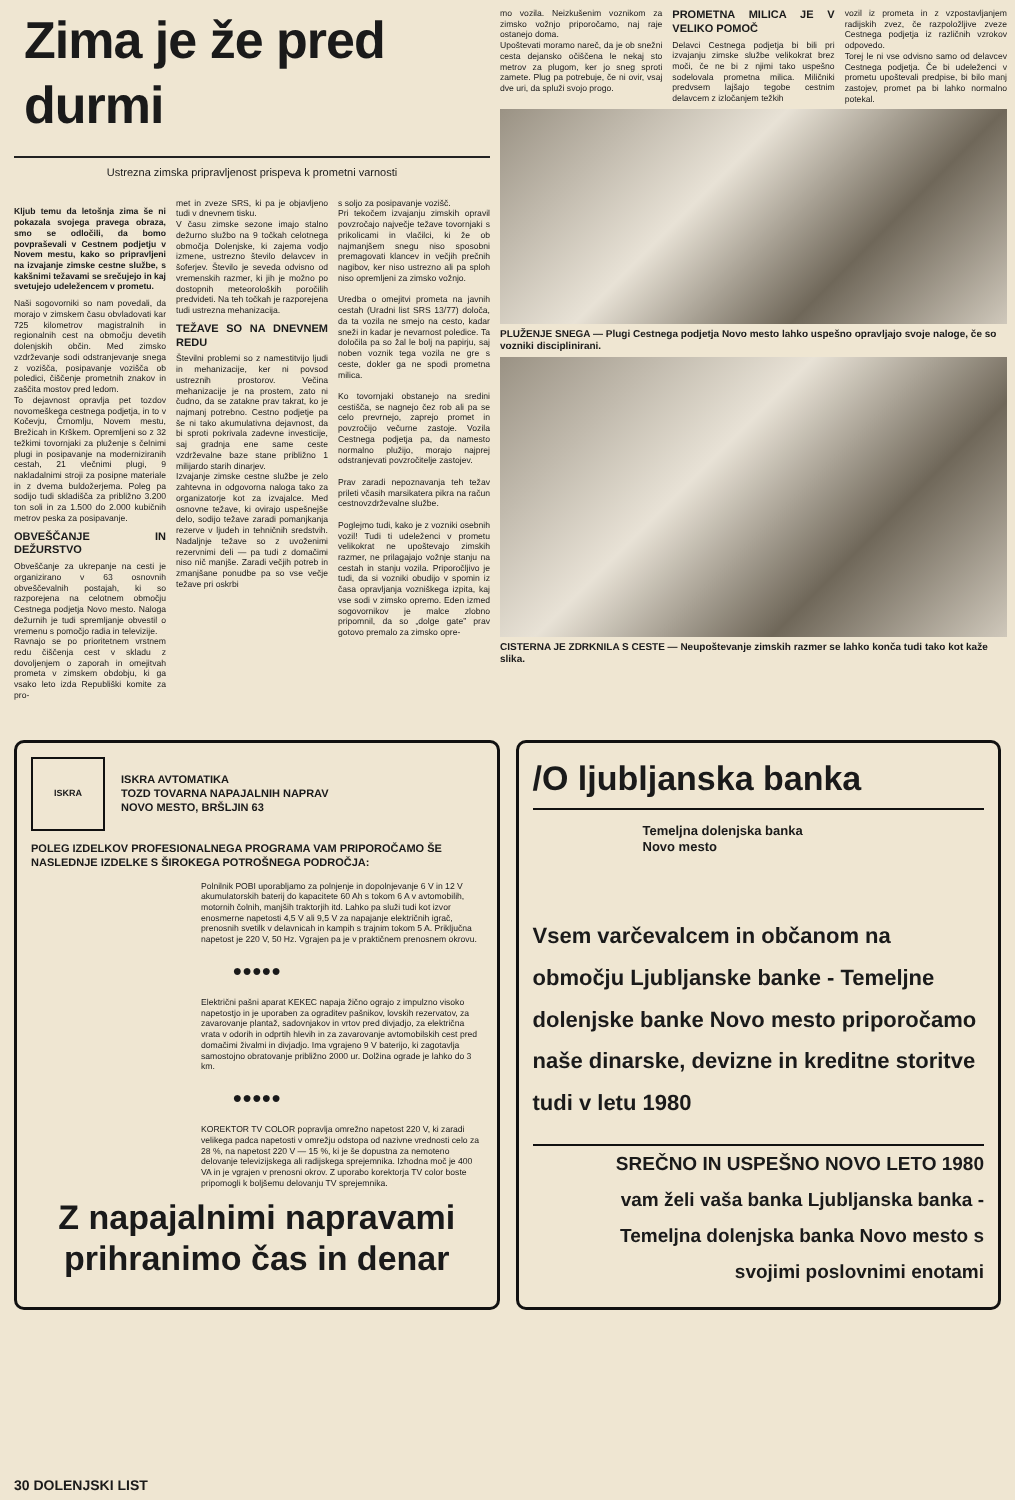Zima je že pred durmi
Ustrezna zimska pripravljenost prispeva k prometni varnosti
Kljub temu da letošnja zima še ni pokazala svojega pravega obraza, smo se odločili, da bomo povpraševali v Cestnem podjetju v Novem mestu, kako so pripravljeni na izvajanje zimske cestne službe, s kakšnimi težavami se srečujejo in kaj svetujejo udeležencem v prometu.
Naši sogovorniki so nam povedali, da morajo v zimskem času obvladovati kar 725 kilometrov magistralnih in regionalnih cest na območju devetih dolenjskih občin. Med zimsko vzdrževanje sodi odstranjevanje snega z vozišča, posipavanje vozišča ob poledici, čiščenje prometnih znakov in zaščita mostov pred ledom.
To dejavnost opravlja pet tozdov novomeškega cestnega podjetja, in to v Kočevju, Črnomlju, Novem mestu, Brežicah in Krškem. Opremljeni so z 32 težkimi tovornjaki za pluženje s čelnimi plugi in posipavanje na moderniziranih cestah, 21 vlečnimi plugi, 9 nakladalnimi stroji za posipne materiale in z dvema buldožerjema. Poleg pa sodijo tudi skladišča za približno 3.200 ton soli in za 1.500 do 2.000 kubičnih metrov peska za posipavanje.
OBVEŠČANJE IN DEŽURSTVO
Obveščanje za ukrepanje na cesti je organizirano v 63 osnovnih obveščevalnih postajah, ki so razporejena na celotnem območju Cestnega podjetja Novo mesto. Naloga dežurnih je tudi spremljanje obvestil o vremenu s pomočjo radia in televizije.
Ravnajo se po prioritetnem vrstnem redu čiščenja cest v skladu z dovoljenjem o zaporah in omejitvah prometa v zimskem obdobju, ki ga vsako leto izda Republiški komite za pro-
met in zveze SRS, ki pa je objavljeno tudi v dnevnem tisku.
V času zimske sezone imajo stalno dežurno službo na 9 točkah celotnega območja Dolenjske, ki zajema vodjo izmene, ustrezno število delavcev in šoferjev. Število je seveda odvisno od vremenskih razmer, ki jih je možno po dostopnih meteoroloških poročilih predvideti. Na teh točkah je razporejena tudi ustrezna mehanizacija.
TEŽAVE SO NA DNEVNEM REDU
Številni problemi so z namestitvijo ljudi in mehanizacije, ker ni povsod ustreznih prostorov. Večina mehanizacije je na prostem, zato ni čudno, da se zatakne prav takrat, ko je najmanj potrebno. Cestno podjetje pa še ni tako akumulativna dejavnost, da bi sproti pokrivala zadevne investicije, saj gradnja ene same ceste vzdrževalne baze stane približno 1 milijardo starih dinarjev.
Izvajanje zimske cestne službe je zelo zahtevna in odgovorna naloga tako za organizatorje kot za izvajalce. Med osnovne težave, ki ovirajo uspešnejše delo, sodijo težave zaradi pomanjkanja rezerve v ljudeh in tehničnih sredstvih. Nadaljnje težave so z uvoženimi rezervnimi deli — pa tudi z domačimi niso nič manjše. Zaradi večjih potreb in zmanjšane ponudbe pa so vse večje težave pri oskrbi
s soljo za posipavanje vozišč.
Pri tekočem izvajanju zimskih opravil povzročajo največje težave tovornjaki s prikolicami in vlačilci, ki že ob najmanjšem snegu niso sposobni premagovati klancev in večjih prečnih nagibov, ker niso ustrezno ali pa sploh niso opremljeni za zimsko vožnjo.
Uredba o omejitvi prometa na javnih cestah (Uradni list SRS 13/77) določa, da ta vozila ne smejo na cesto, kadar sneži in kadar je nevarnost poledice. Ta določila pa so žal le bolj na papirju, saj noben voznik tega vozila ne gre s ceste, dokler ga ne spodi prometna milica.
Ko tovornjaki obstanejo na sredini cestišča, se nagnejo čez rob ali pa se celo prevrnejo, zaprejo promet in povzročijo večurne zastoje. Vozila Cestnega podjetja pa, da namesto normalno plužijo, morajo najprej odstranjevati povzročitelje zastojev.
Prav zaradi nepoznavanja teh težav prileti včasih marsikatera pikra na račun cestnovzdrževalne službe.
Poglejmo tudi, kako je z vozniki osebnih vozil! Tudi ti udeleženci v prometu velikokrat ne upoštevajo zimskih razmer, ne prilagajajo vožnje stanju na cestah in stanju vozila. Priporočljivo je tudi, da si vozniki obudijo v spomin iz časa opravljanja vozniškega izpita, kaj vse sodi v zimsko opremo. Eden izmed sogovornikov je malce zlobno pripomnil, da so „dolge gate” prav gotovo premalo za zimsko opre-
mo vozila. Neizkušenim voznikom za zimsko vožnjo priporočamo, naj raje ostanejo doma.
Upoštevati moramo nareč, da je ob snežni cesta dejansko očiščena le nekaj sto metrov za plugom, ker jo sneg sproti zamete. Plug pa potrebuje, če ni ovir, vsaj dve uri, da spluži svojo progo.
PROMETNA MILICA JE V VELIKO POMOČ
Delavci Cestnega podjetja bi bili pri izvajanju zimske službe velikokrat brez moči, če ne bi z njimi tako uspešno sodelovala prometna milica. Miličniki predvsem lajšajo tegobe cestnim delavcem z izločanjem težkih
vozil iz prometa in z vzpostavljanjem radijskih zvez, če razpoložljive zveze Cestnega podjetja iz različnih vzrokov odpovedo.
Torej le ni vse odvisno samo od delavcev Cestnega podjetja. Če bi udeleženci v prometu upoštevali predpise, bi bilo manj zastojev, promet pa bi lahko normalno potekal.
PLUŽENJE SNEGA — Plugi Cestnega podjetja Novo mesto lahko uspešno opravljajo svoje naloge, če so vozniki disciplinirani.
CISTERNA JE ZDRKNILA S CESTE — Neupoštevanje zimskih razmer se lahko konča tudi tako kot kaže slika.
ISKRA
ISKRA AVTOMATIKA
TOZD TOVARNA NAPAJALNIH NAPRAV
NOVO MESTO, BRŠLJIN 63
POLEG IZDELKOV PROFESIONALNEGA PROGRAMA VAM PRIPOROČAMO ŠE NASLEDNJE IZDELKE S ŠIROKEGA POTROŠNEGA PODROČJA:
Polnilnik POBI uporabljamo za polnjenje in dopolnjevanje 6 V in 12 V akumulatorskih baterij do kapacitete 60 Ah s tokom 6 A v avtomobilih, motornih čolnih, manjših traktorjih itd. Lahko pa služi tudi kot izvor enosmerne napetosti 4,5 V ali 9,5 V za napajanje električnih igrač, prenosnih svetilk v delavnicah in kampih s trajnim tokom 5 A. Priključna napetost je 220 V, 50 Hz. Vgrajen pa je v praktičnem prenosnem okrovu.
●●●●●
Električni pašni aparat KEKEC napaja žično ograjo z impulzno visoko napetostjo in je uporaben za ograditev pašnikov, lovskih rezervatov, za zavarovanje plantaž, sadovnjakov in vrtov pred divjadjo, za električna vrata v odorih in odprtih hlevih in za zavarovanje avtomobilskih cest pred domačimi živalmi in divjadjo. Ima vgrajeno 9 V baterijo, ki zagotavlja samostojno obratovanje približno 2000 ur. Dolžina ograde je lahko do 3 km.
●●●●●
KOREKTOR TV COLOR popravlja omrežno napetost 220 V, ki zaradi velikega padca napetosti v omrežju odstopa od nazivne vrednosti celo za 28 %, na napetost 220 V — 15 %, ki je še dopustna za nemoteno delovanje televizijskega ali radijskega sprejemnika. Izhodna moč je 400 VA in je vgrajen v prenosni okrov. Z uporabo korektorja TV color boste pripomogli k boljšemu delovanju TV sprejemnika.
Z napajalnimi napravami prihranimo čas in denar
/O ljubljanska banka
Temeljna dolenjska banka
Novo mesto
Vsem varčevalcem in občanom na območju Ljubljanske banke - Temeljne dolenjske banke Novo mesto priporočamo naše dinarske, devizne in kreditne storitve tudi v letu 1980
SREČNO IN USPEŠNO NOVO LETO 1980
vam želi vaša banka Ljubljanska banka -
Temeljna dolenjska banka Novo mesto s
svojimi poslovnimi enotami
30 DOLENJSKI LIST